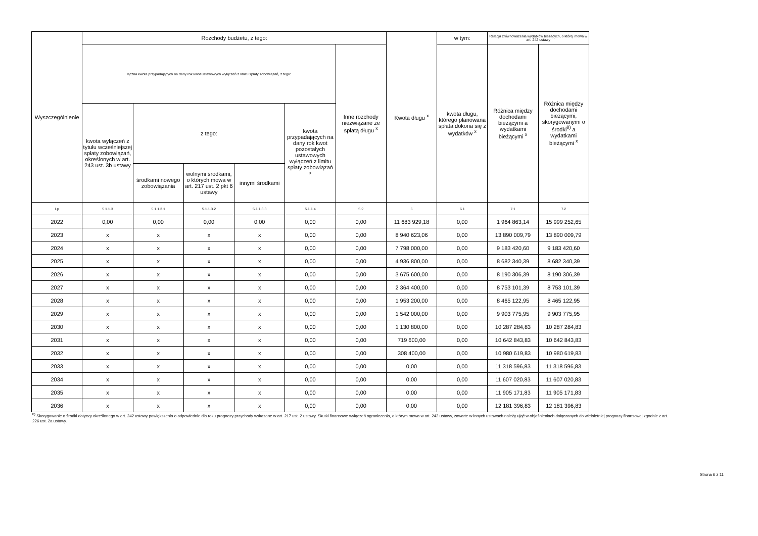| Wyszczególnienie | Rozchody budżetu, z tego: | | | | | | Kwota długu <sup>x</sup> | w tym: | Relacja zrównoważenia wydatków bieżących, o której mowa w art. 242 ustawy | |
| --- | --- | --- | --- | --- | --- | --- | --- | --- | --- | --- |
| | łączna kwota przypadających na dany rok kwot ustawowych wyłączeń z limitu spłaty zobowiązań, z tego: | | | | | Inne rozchody niezwiązane ze spłatą długu <sup>x</sup> | | kwota długu, którego planowana spłata dokona się z wydatków <sup>x</sup> | Różnica między dochodami bieżącymi a wydatkami bieżącymi <sup>x</sup> | Różnica między dochodami bieżącymi, skorygowanymi o środki<sup>8)</sup> a wydatkami bieżącymi <sup>x</sup> |
| | kwota wyłączeń z tytułu wcześniejszej spłaty zobowiązań, określonych w art. 243 ust. 3b ustawy | z tego: | | | kwota przypadających na dany rok kwot pozostałych ustawowych wyłączeń z limitu spłaty zobowiązań <sup>x</sup> | | | | | |
| | | środkami nowego zobowiązania | wolnymi środkami, o których mowa w art. 217 ust. 2 pkt 6 ustawy | innymi środkami | | | | | | |
| Lp | 5.1.1.3 | 5.1.1.3.1 | 5.1.1.3.2 | 5.1.1.3.3 | 5.1.1.4 | 5.2 | 6 | 6.1 | 7.1 | 7.2 |
| 2022 | 0,00 | 0,00 | 0,00 | 0,00 | 0,00 | 0,00 | 11 683 929,18 | 0,00 | 1 964 863,14 | 15 999 252,65 |
| 2023 | x | x | x | x | 0,00 | 0,00 | 8 940 623,06 | 0,00 | 13 890 009,79 | 13 890 009,79 |
| 2024 | x | x | x | x | 0,00 | 0,00 | 7 798 000,00 | 0,00 | 9 183 420,60 | 9 183 420,60 |
| 2025 | x | x | x | x | 0,00 | 0,00 | 4 936 800,00 | 0,00 | 8 682 340,39 | 8 682 340,39 |
| 2026 | x | x | x | x | 0,00 | 0,00 | 3 675 600,00 | 0,00 | 8 190 306,39 | 8 190 306,39 |
| 2027 | x | x | x | x | 0,00 | 0,00 | 2 364 400,00 | 0,00 | 8 753 101,39 | 8 753 101,39 |
| 2028 | x | x | x | x | 0,00 | 0,00 | 1 953 200,00 | 0,00 | 8 465 122,95 | 8 465 122,95 |
| 2029 | x | x | x | x | 0,00 | 0,00 | 1 542 000,00 | 0,00 | 9 903 775,95 | 9 903 775,95 |
| 2030 | x | x | x | x | 0,00 | 0,00 | 1 130 800,00 | 0,00 | 10 287 284,83 | 10 287 284,83 |
| 2031 | x | x | x | x | 0,00 | 0,00 | 719 600,00 | 0,00 | 10 642 843,83 | 10 642 843,83 |
| 2032 | x | x | x | x | 0,00 | 0,00 | 308 400,00 | 0,00 | 10 980 619,83 | 10 980 619,83 |
| 2033 | x | x | x | x | 0,00 | 0,00 | 0,00 | 0,00 | 11 318 596,83 | 11 318 596,83 |
| 2034 | x | x | x | x | 0,00 | 0,00 | 0,00 | 0,00 | 11 607 020,83 | 11 607 020,83 |
| 2035 | x | x | x | x | 0,00 | 0,00 | 0,00 | 0,00 | 11 905 171,83 | 11 905 171,83 |
| 2036 | x | x | x | x | 0,00 | 0,00 | 0,00 | 0,00 | 12 181 396,83 | 12 181 396,83 |
<sup>8)</sup> Skorygowanie o środki dotyczy określonego w art. 242 ustawy powiększenia o odpowiednie dla roku prognozy przychody wskazane w art. 217 ust. 2 ustawy. Skutki finansowe wyłączeń ograniczenia, o którym mowa w art. 242 ustawy, zawarte w innych ustawach należy ująć w objaśnieniach dołączanych do wieloletniej prognozy finansowej zgodnie z art. 226 ust. 2a ustawy.
Strona 6 z 11